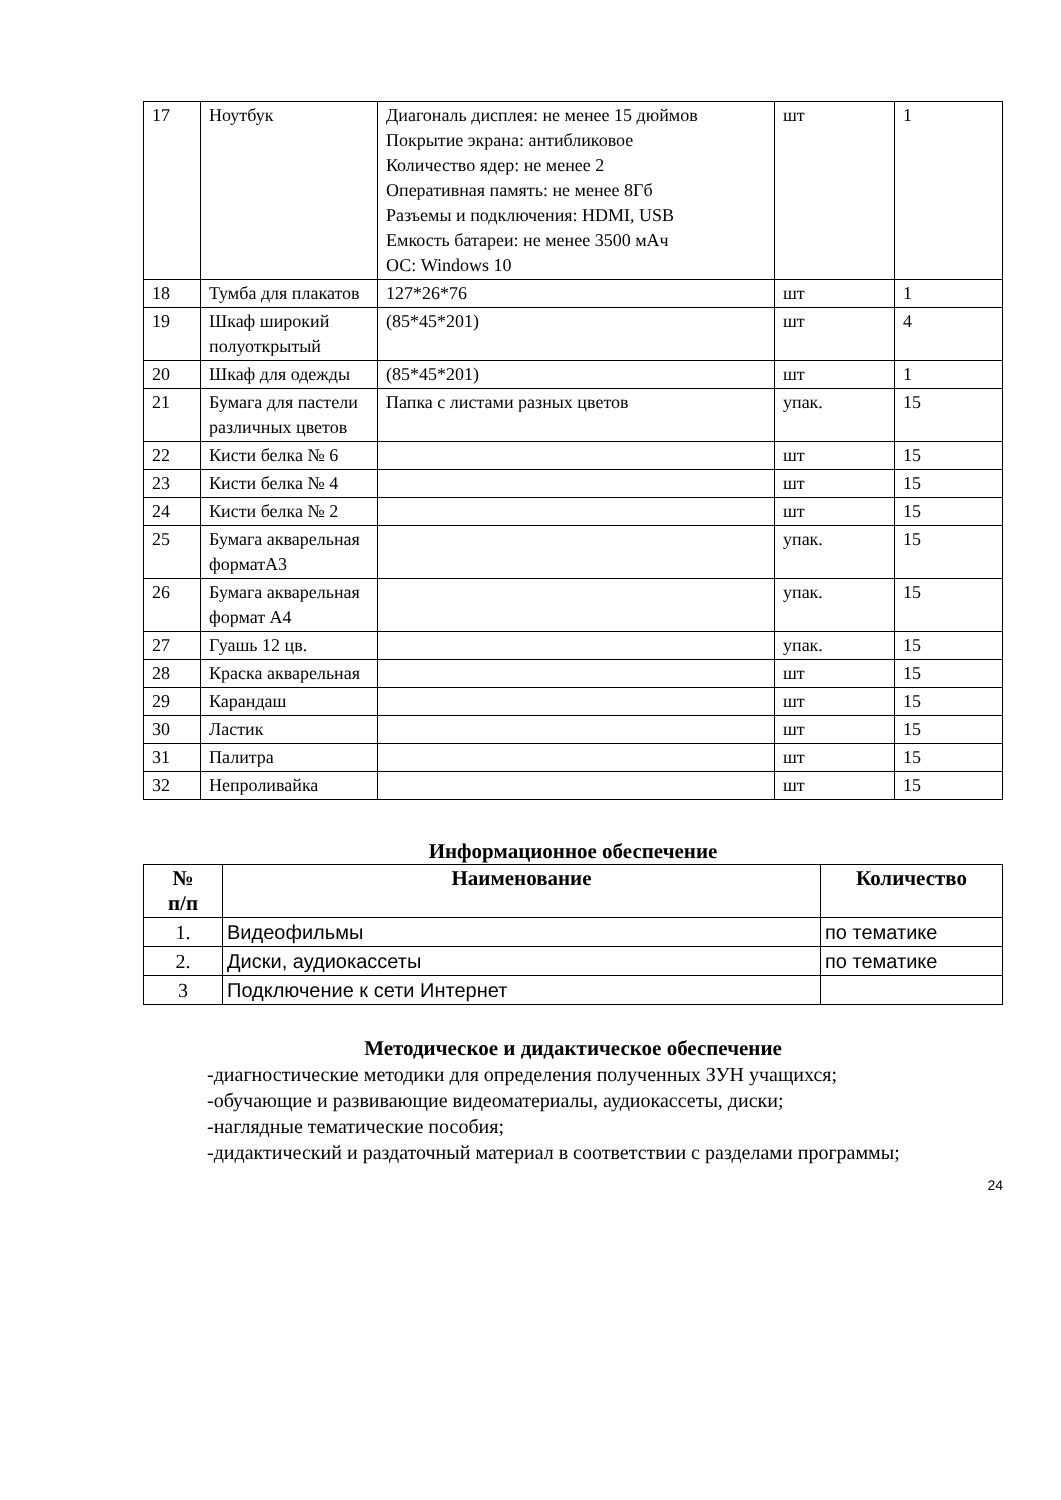| 17 | Ноутбук | Диагональ дисплея: не менее 15 дюймов Покрытие экрана: антибликовое Количество ядер: не менее 2 Оперативная память: не менее 8Гб Разъемы и подключения: HDMI, USB Емкость батареи: не менее 3500 мАч ОС: Windows 10 | шт | 1 |
| 18 | Тумба для плакатов | 127*26*76 | шт | 1 |
| 19 | Шкаф широкий полуоткрытый | (85*45*201) | шт | 4 |
| 20 | Шкаф для одежды | (85*45*201) | шт | 1 |
| 21 | Бумага для пастели различных цветов | Папка с листами разных цветов | упак. | 15 |
| 22 | Кисти белка № 6 | | шт | 15 |
| 23 | Кисти белка № 4 | | шт | 15 |
| 24 | Кисти белка № 2 | | шт | 15 |
| 25 | Бумага акварельная форматА3 | | упак. | 15 |
| 26 | Бумага акварельная формат А4 | | упак. | 15 |
| 27 | Гуашь 12 цв. | | упак. | 15 |
| 28 | Краска акварельная | | шт | 15 |
| 29 | Карандаш | | шт | 15 |
| 30 | Ластик | | шт | 15 |
| 31 | Палитра | | шт | 15 |
| 32 | Непроливайка | | шт | 15 |
Информационное обеспечение
| № п/п | Наименование | Количество |
| --- | --- | --- |
| 1. | Видеофильмы | по тематике |
| 2. | Диски, аудиокассеты | по тематике |
| 3 | Подключение к сети Интернет | |
Методическое и дидактическое обеспечение
-диагностические методики для определения полученных ЗУН учащихся;
-обучающие и развивающие видеоматериалы, аудиокассеты, диски;
-наглядные тематические пособия;
-дидактический и раздаточный материал в соответствии с разделами программы;
24